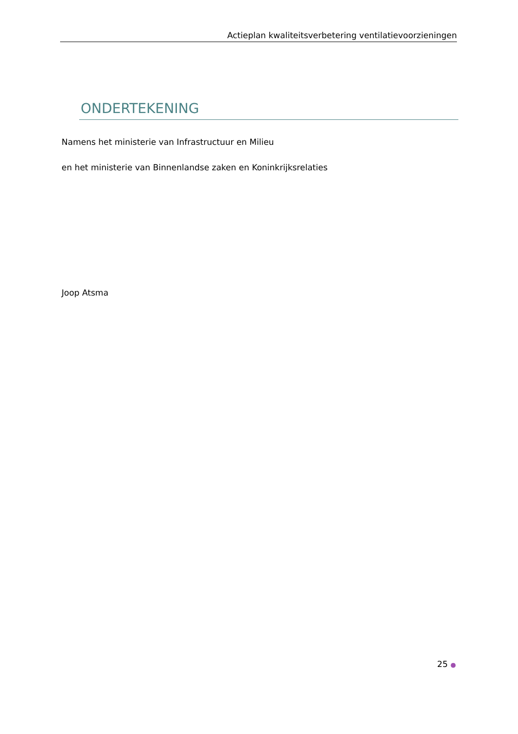Actieplan kwaliteitsverbetering ventilatievoorzieningen
ONDERTEKENING
Namens het ministerie van Infrastructuur en Milieu
en het ministerie van Binnenlandse zaken en Koninkrijksrelaties
Joop Atsma
25 ●